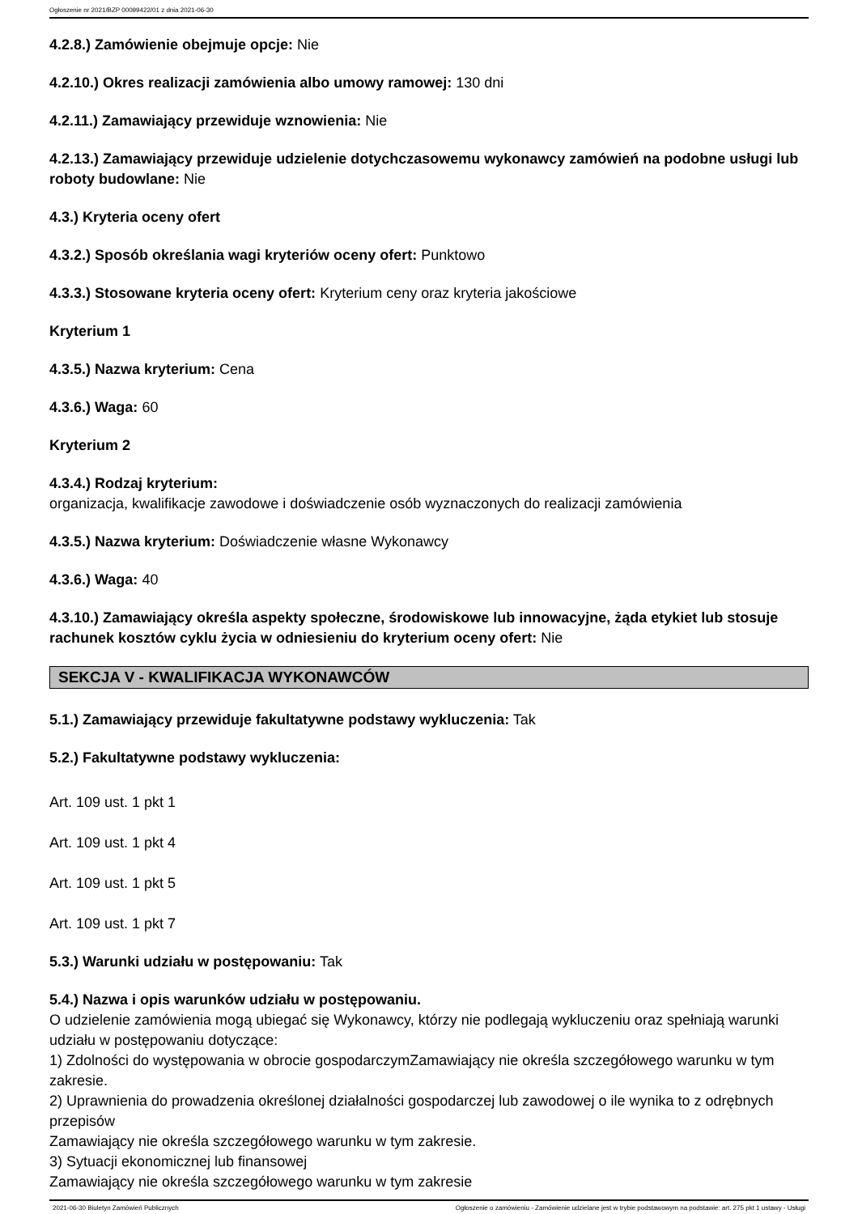Ogłoszenie nr 2021/BZP 00099422/01 z dnia 2021-06-30
4.2.8.) Zamówienie obejmuje opcje: Nie
4.2.10.) Okres realizacji zamówienia albo umowy ramowej: 130 dni
4.2.11.) Zamawiający przewiduje wznowienia: Nie
4.2.13.) Zamawiający przewiduje udzielenie dotychczasowemu wykonawcy zamówień na podobne usługi lub roboty budowlane: Nie
4.3.) Kryteria oceny ofert
4.3.2.) Sposób określania wagi kryteriów oceny ofert: Punktowo
4.3.3.) Stosowane kryteria oceny ofert: Kryterium ceny oraz kryteria jakościowe
Kryterium 1
4.3.5.) Nazwa kryterium: Cena
4.3.6.) Waga: 60
Kryterium 2
4.3.4.) Rodzaj kryterium:
organizacja, kwalifikacje zawodowe i doświadczenie osób wyznaczonych do realizacji zamówienia
4.3.5.) Nazwa kryterium: Doświadczenie własne Wykonawcy
4.3.6.) Waga: 40
4.3.10.) Zamawiający określa aspekty społeczne, środowiskowe lub innowacyjne, żąda etykiet lub stosuje rachunek kosztów cyklu życia w odniesieniu do kryterium oceny ofert: Nie
SEKCJA V - KWALIFIKACJA WYKONAWCÓW
5.1.) Zamawiający przewiduje fakultatywne podstawy wykluczenia: Tak
5.2.) Fakultatywne podstawy wykluczenia:
Art. 109 ust. 1 pkt 1
Art. 109 ust. 1 pkt 4
Art. 109 ust. 1 pkt 5
Art. 109 ust. 1 pkt 7
5.3.) Warunki udziału w postępowaniu: Tak
5.4.) Nazwa i opis warunków udziału w postępowaniu.
O udzielenie zamówienia mogą ubiegać się Wykonawcy, którzy nie podlegają wykluczeniu oraz spełniają warunki udziału w postępowaniu dotyczące:
1) Zdolności do występowania w obrocie gospodarczymZamawiający nie określa szczegółowego warunku w tym zakresie.
2) Uprawnienia do prowadzenia określonej działalności gospodarczej lub zawodowej o ile wynika to z odrębnych przepisów
Zamawiający nie określa szczegółowego warunku w tym zakresie.
3) Sytuacji ekonomicznej lub finansowej
Zamawiający nie określa szczegółowego warunku w tym zakresie
2021-06-30 Biuletyn Zamówień Publicznych Ogłoszenie o zamówieniu - Zamówienie udzielane jest w trybie podstawowym na podstawie: art. 275 pkt 1 ustawy - Usługi